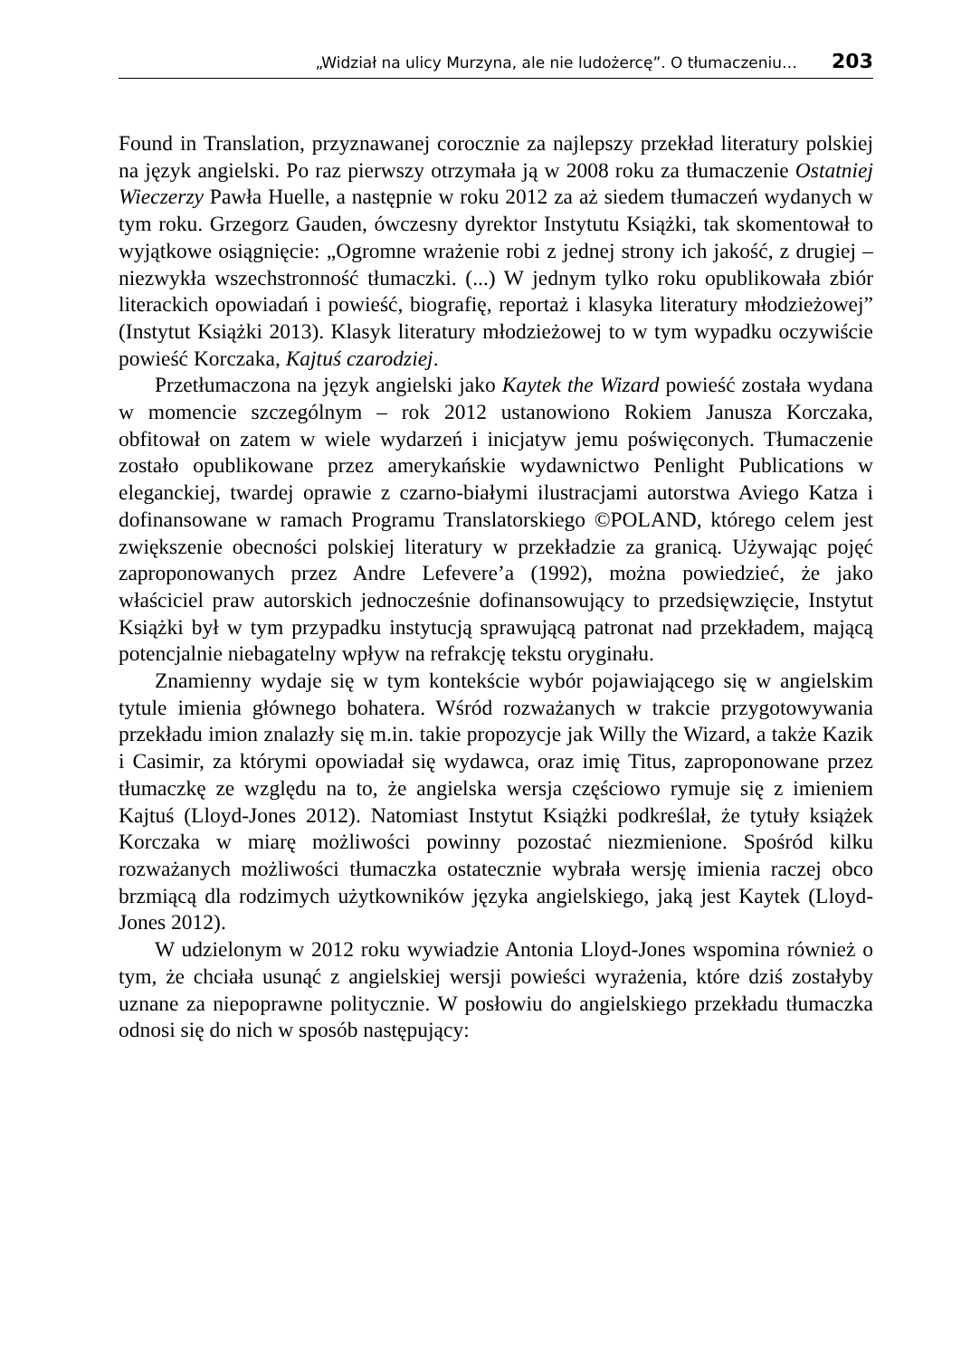„Widział na ulicy Murzyna, ale nie ludożercę”. O tłumaczeniu… 203
Found in Translation, przyznawanej corocznie za najlepszy przekład literatury polskiej na język angielski. Po raz pierwszy otrzymała ją w 2008 roku za tłumaczenie Ostatniej Wieczerzy Pawła Huelle, a następnie w roku 2012 za aż siedem tłumaczeń wydanych w tym roku. Grzegorz Gauden, ówczesny dyrektor Instytutu Książki, tak skomentował to wyjątkowe osiągnięcie: „Ogromne wrażenie robi z jednej strony ich jakość, z drugiej – niezwykła wszechstronność tłumaczki. (...) W jednym tylko roku opublikowała zbiór literackich opowiadań i powieść, biografię, reportaż i klasyka literatury młodzieżowej” (Instytut Książki 2013). Klasyk literatury młodzieżowej to w tym wypadku oczywiście powieść Korczaka, Kajtuś czarodziej.
Przetłumaczona na język angielski jako Kaytek the Wizard powieść została wydana w momencie szczególnym – rok 2012 ustanowiono Rokiem Janusza Korczaka, obfitował on zatem w wiele wydarzeń i inicjatyw jemu poświęconych. Tłumaczenie zostało opublikowane przez amerykańskie wydawnictwo Penlight Publications w eleganckiej, twardej oprawie z czarno-białymi ilustracjami autorstwa Aviego Katza i dofinansowane w ramach Programu Translatorskiego ©POLAND, którego celem jest zwiększenie obecności polskiej literatury w przekładzie za granicą. Używając pojęć zaproponowanych przez Andre Lefevere’a (1992), można powiedzieć, że jako właściciel praw autorskich jednocześnie dofinansowujący to przedsięwzięcie, Instytut Książki był w tym przypadku instytucją sprawującą patronat nad przekładem, mającą potencjalnie niebagatelny wpływ na refrakcję tekstu oryginału.
Znamienny wydaje się w tym kontekście wybór pojawiającego się w angielskim tytule imienia głównego bohatera. Wśród rozważanych w trakcie przygotowywania przekładu imion znalazły się m.in. takie propozycje jak Willy the Wizard, a także Kazik i Casimir, za którymi opowiadał się wydawca, oraz imię Titus, zaproponowane przez tłumaczkę ze względu na to, że angielska wersja częściowo rymuje się z imieniem Kajtuś (Lloyd-Jones 2012). Natomiast Instytut Książki podkreślał, że tytuły książek Korczaka w miarę możliwości powinny pozostać niezmienione. Spośród kilku rozważanych możliwości tłumaczka ostatecznie wybrała wersję imienia raczej obco brzmiącą dla rodzimych użytkowników języka angielskiego, jaką jest Kaytek (Lloyd-Jones 2012).
W udzielonym w 2012 roku wywiadzie Antonia Lloyd-Jones wspomina również o tym, że chciała usunąć z angielskiej wersji powieści wyrażenia, które dziś zostałyby uznane za niepoprawne politycznie. W posłowiu do angielskiego przekładu tłumaczka odnosi się do nich w sposób następujący: